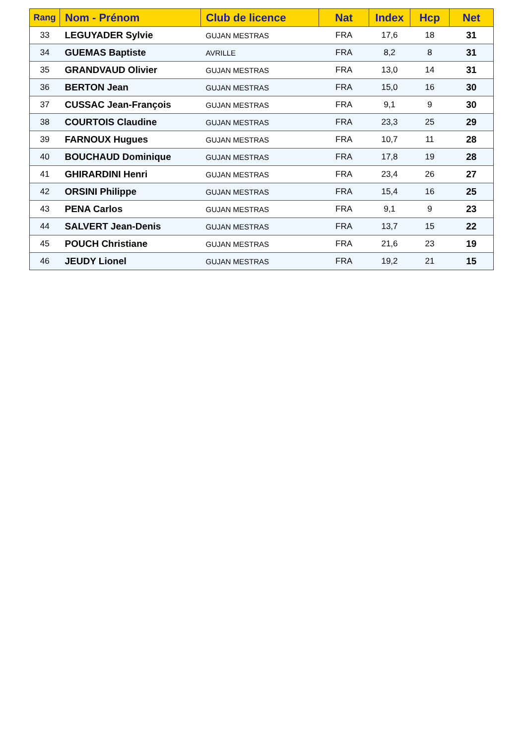| Rang | Nom - Prénom | Club de licence | Nat | Index | Hcp | Net |
| --- | --- | --- | --- | --- | --- | --- |
| 33 | LEGUYADER Sylvie | GUJAN MESTRAS | FRA | 17,6 | 18 | 31 |
| 34 | GUEMAS Baptiste | AVRILLE | FRA | 8,2 | 8 | 31 |
| 35 | GRANDVAUD Olivier | GUJAN MESTRAS | FRA | 13,0 | 14 | 31 |
| 36 | BERTON Jean | GUJAN MESTRAS | FRA | 15,0 | 16 | 30 |
| 37 | CUSSAC Jean-François | GUJAN MESTRAS | FRA | 9,1 | 9 | 30 |
| 38 | COURTOIS Claudine | GUJAN MESTRAS | FRA | 23,3 | 25 | 29 |
| 39 | FARNOUX Hugues | GUJAN MESTRAS | FRA | 10,7 | 11 | 28 |
| 40 | BOUCHAUD Dominique | GUJAN MESTRAS | FRA | 17,8 | 19 | 28 |
| 41 | GHIRARDINI Henri | GUJAN MESTRAS | FRA | 23,4 | 26 | 27 |
| 42 | ORSINI Philippe | GUJAN MESTRAS | FRA | 15,4 | 16 | 25 |
| 43 | PENA Carlos | GUJAN MESTRAS | FRA | 9,1 | 9 | 23 |
| 44 | SALVERT Jean-Denis | GUJAN MESTRAS | FRA | 13,7 | 15 | 22 |
| 45 | POUCH Christiane | GUJAN MESTRAS | FRA | 21,6 | 23 | 19 |
| 46 | JEUDY Lionel | GUJAN MESTRAS | FRA | 19,2 | 21 | 15 |